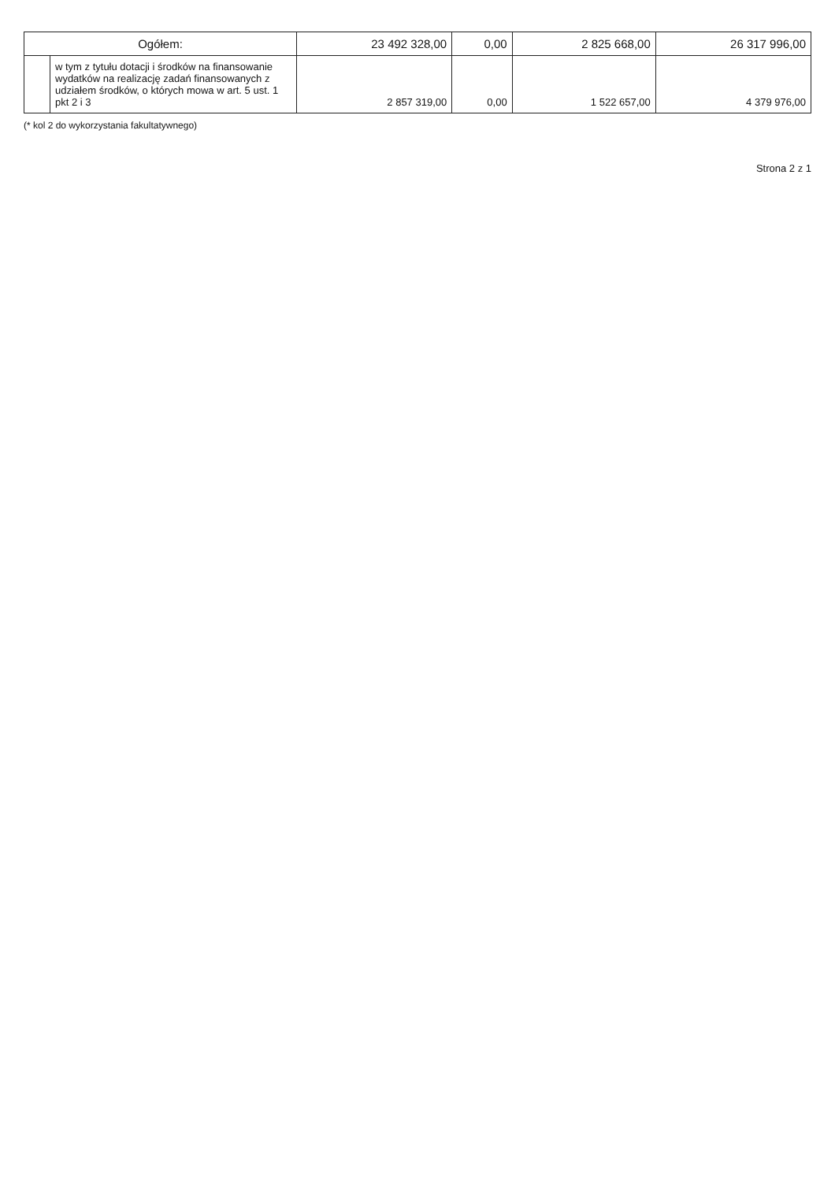| Ogółem: | | 23 492 328,00 | 0,00 | 2 825 668,00 | 26 317 996,00 |
| | w tym z tytułu dotacji i środków na finansowanie wydatków na realizację zadań finansowanych z udziałem środków, o których mowa w art. 5 ust. 1 pkt 2 i 3 | 2 857 319,00 | 0,00 | 1 522 657,00 | 4 379 976,00 |
(* kol 2 do wykorzystania fakultatywnego)
Strona 2 z 1